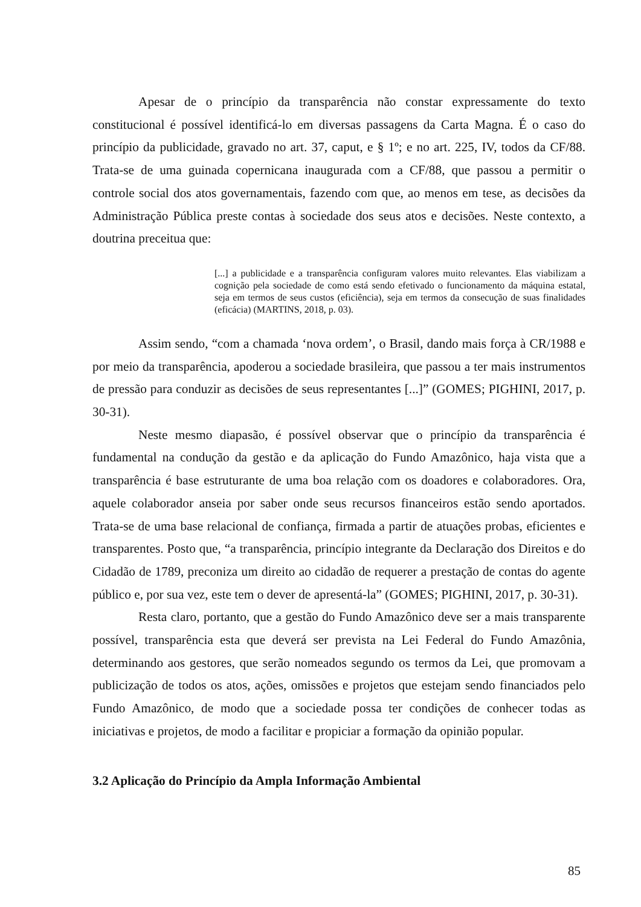Apesar de o princípio da transparência não constar expressamente do texto constitucional é possível identificá-lo em diversas passagens da Carta Magna. É o caso do princípio da publicidade, gravado no art. 37, caput, e § 1º; e no art. 225, IV, todos da CF/88. Trata-se de uma guinada copernicana inaugurada com a CF/88, que passou a permitir o controle social dos atos governamentais, fazendo com que, ao menos em tese, as decisões da Administração Pública preste contas à sociedade dos seus atos e decisões. Neste contexto, a doutrina preceitua que:
[...] a publicidade e a transparência configuram valores muito relevantes. Elas viabilizam a cognição pela sociedade de como está sendo efetivado o funcionamento da máquina estatal, seja em termos de seus custos (eficiência), seja em termos da consecução de suas finalidades (eficácia) (MARTINS, 2018, p. 03).
Assim sendo, “com a chamada ‘nova ordem’, o Brasil, dando mais força à CR/1988 e por meio da transparência, apoderou a sociedade brasileira, que passou a ter mais instrumentos de pressão para conduzir as decisões de seus representantes [...]” (GOMES; PIGHINI, 2017, p. 30-31).
Neste mesmo diapasão, é possível observar que o princípio da transparência é fundamental na condução da gestão e da aplicação do Fundo Amazônico, haja vista que a transparência é base estruturante de uma boa relação com os doadores e colaboradores. Ora, aquele colaborador anseia por saber onde seus recursos financeiros estão sendo aportados. Trata-se de uma base relacional de confiança, firmada a partir de atuações probas, eficientes e transparentes. Posto que, “a transparência, princípio integrante da Declaração dos Direitos e do Cidadão de 1789, preconiza um direito ao cidadão de requerer a prestação de contas do agente público e, por sua vez, este tem o dever de apresentá-la” (GOMES; PIGHINI, 2017, p. 30-31).
Resta claro, portanto, que a gestão do Fundo Amazônico deve ser a mais transparente possível, transparência esta que deverá ser prevista na Lei Federal do Fundo Amazônia, determinando aos gestores, que serão nomeados segundo os termos da Lei, que promovam a publicização de todos os atos, ações, omissões e projetos que estejam sendo financiados pelo Fundo Amazônico, de modo que a sociedade possa ter condições de conhecer todas as iniciativas e projetos, de modo a facilitar e propiciar a formação da opinião popular.
3.2 Aplicação do Princípio da Ampla Informação Ambiental
85